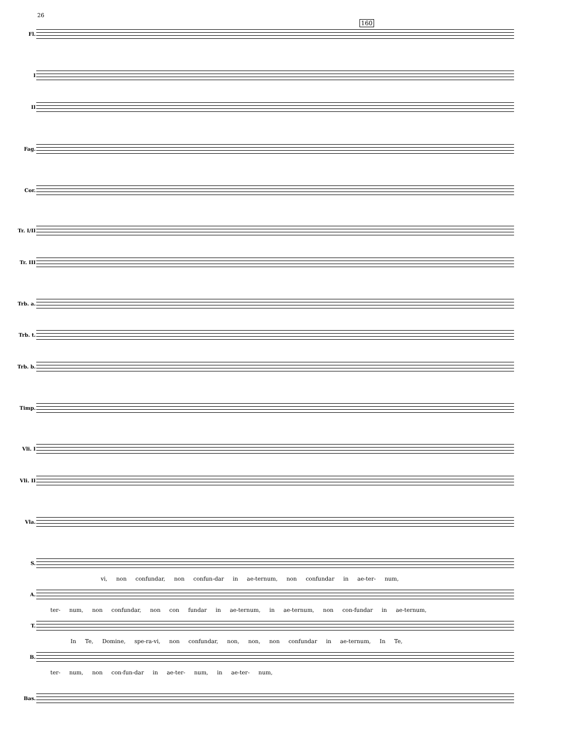26
160
Fl.
I
II
Fag.
Cor.
Tr. I/II
Tr. III
Trb. a.
Trb. t.
Trb. b.
Timp.
Vli. I
Vli. II
Vla.
S.
vi, non confundar, non confun-dar in ae-ternum, non confundar in ae-ter- num,
A.
ter- num, non confundar, non con fundar in ae-ternum, in ae-ternum, non con-fundar in ae-ternum,
T.
In Te, Domine, spe-ra-vi, non confundar, non, non, non confundar in ae-ternum, In Te,
B.
ter- num, non con-fun-dar in ae-ter- num, in ae-ter- num,
Bas.